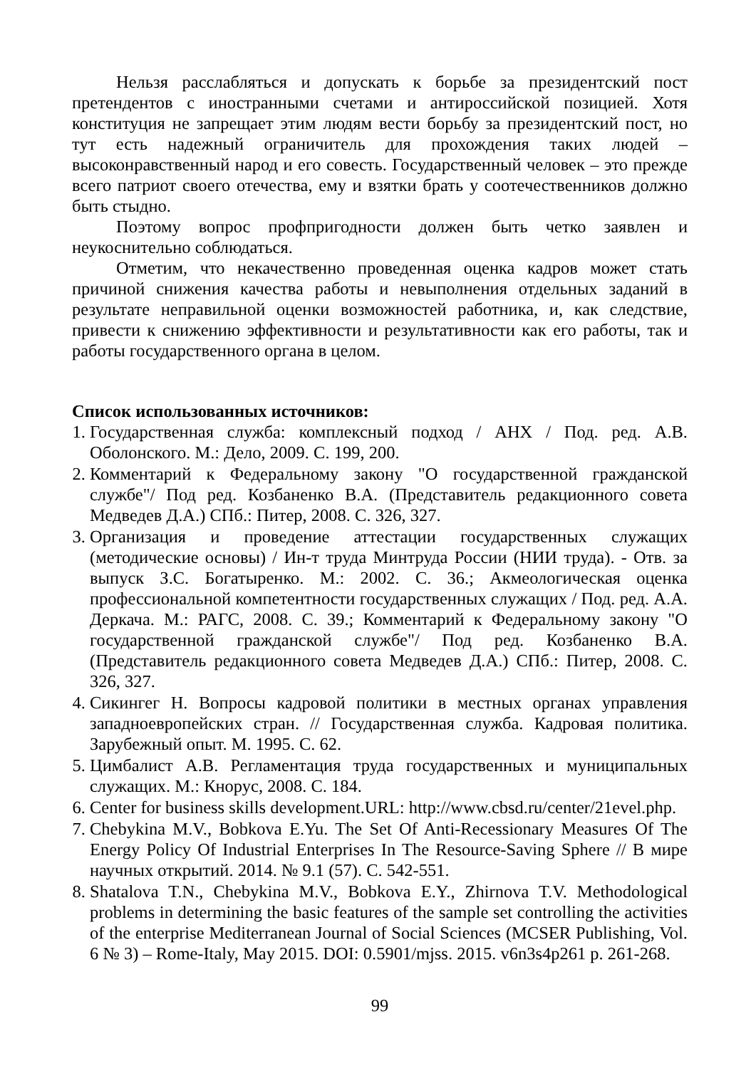Нельзя расслабляться и допускать к борьбе за президентский пост претендентов с иностранными счетами и антироссийской позицией. Хотя конституция не запрещает этим людям вести борьбу за президентский пост, но тут есть надежный ограничитель для прохождения таких людей – высоконравственный народ и его совесть. Государственный человек – это прежде всего патриот своего отечества, ему и взятки брать у соотечественников должно быть стыдно.
Поэтому вопрос профпригодности должен быть четко заявлен и неукоснительно соблюдаться.
Отметим, что некачественно проведенная оценка кадров может стать причиной снижения качества работы и невыполнения отдельных заданий в результате неправильной оценки возможностей работника, и, как следствие, привести к снижению эффективности и результативности как его работы, так и работы государственного органа в целом.
Список использованных источников:
1. Государственная служба: комплексный подход / АНХ / Под. ред. А.В. Оболонского. М.: Дело, 2009. С. 199, 200.
2. Комментарий к Федеральному закону "О государственной гражданской службе"/ Под ред. Козбаненко В.А. (Представитель редакционного совета Медведев Д.А.) СПб.: Питер, 2008. С. 326, 327.
3. Организация и проведение аттестации государственных служащих (методические основы) / Ин-т труда Минтруда России (НИИ труда). - Отв. за выпуск З.С. Богатыренко. М.: 2002. С. 36.; Акмеологическая оценка профессиональной компетентности государственных служащих / Под. ред. А.А. Деркача. М.: РАГС, 2008. С. 39.; Комментарий к Федеральному закону "О государственной гражданской службе"/ Под ред. Козбаненко В.А. (Представитель редакционного совета Медведев Д.А.) СПб.: Питер, 2008. С. 326, 327.
4. Сикингег Н. Вопросы кадровой политики в местных органах управления западноевропейских стран. // Государственная служба. Кадровая политика. Зарубежный опыт. М. 1995. С. 62.
5. Цимбалист А.В. Регламентация труда государственных и муниципальных служащих. М.: Кнорус, 2008. С. 184.
6. Center for business skills development.URL: http://www.cbsd.ru/center/21evel.php.
7. Chebykina M.V., Bobkova E.Yu. The Set Of Anti-Recessionary Measures Of The Energy Policy Of Industrial Enterprises In The Resource-Saving Sphere // В мире научных открытий. 2014. № 9.1 (57). С. 542-551.
8. Shatalova T.N., Chebykina M.V., Bobkova E.Y., Zhirnova T.V. Methodological problems in determining the basic features of the sample set controlling the activities of the enterprise Mediterranean Journal of Social Sciences (MCSER Publishing, Vol. 6 № 3) – Rome-Italy, May 2015. DOI: 0.5901/mjss. 2015. v6n3s4p261 p. 261-268.
99